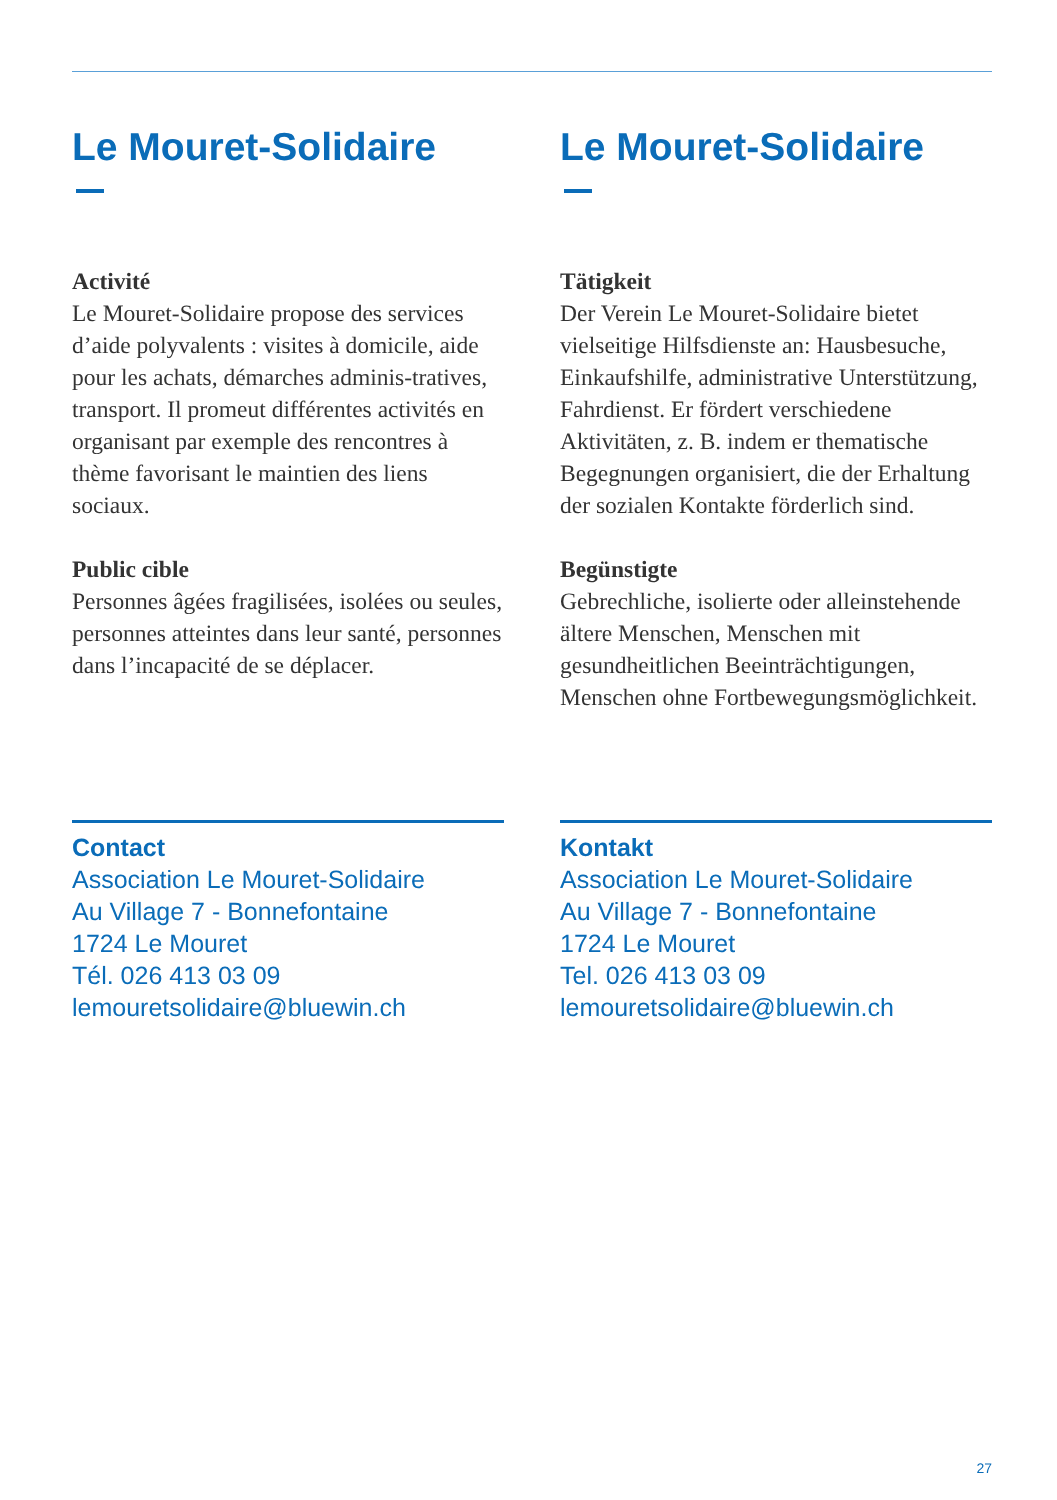Le Mouret-Solidaire
Activité
Le Mouret-Solidaire propose des services d’aide polyvalents : visites à domicile, aide pour les achats, démarches adminis-tratives, transport. Il promeut différentes activités en organisant par exemple des rencontres à thème favorisant le maintien des liens sociaux.
Public cible
Personnes âgées fragilisées, isolées ou seules, personnes atteintes dans leur santé, personnes dans l’incapacité de se déplacer.
Contact
Association Le Mouret-Solidaire
Au Village 7 - Bonnefontaine
1724 Le Mouret
Tél. 026 413 03 09
lemouretsolidaire@bluewin.ch
Le Mouret-Solidaire
Tätigkeit
Der Verein Le Mouret-Solidaire bietet vielseitige Hilfsdienste an: Hausbesuche, Einkaufshilfe, administrative Unterstützung, Fahrdienst. Er fördert verschiedene Aktivitäten, z. B. indem er thematische Begegnungen organisiert, die der Erhaltung der sozialen Kontakte förderlich sind.
Begünstigte
Gebrechliche, isolierte oder alleinstehende ältere Menschen, Menschen mit gesundheitlichen Beeinträchtigungen, Menschen ohne Fortbewegungsmöglichkeit.
Kontakt
Association Le Mouret-Solidaire
Au Village 7 - Bonnefontaine
1724 Le Mouret
Tel. 026 413 03 09
lemouretsolidaire@bluewin.ch
27